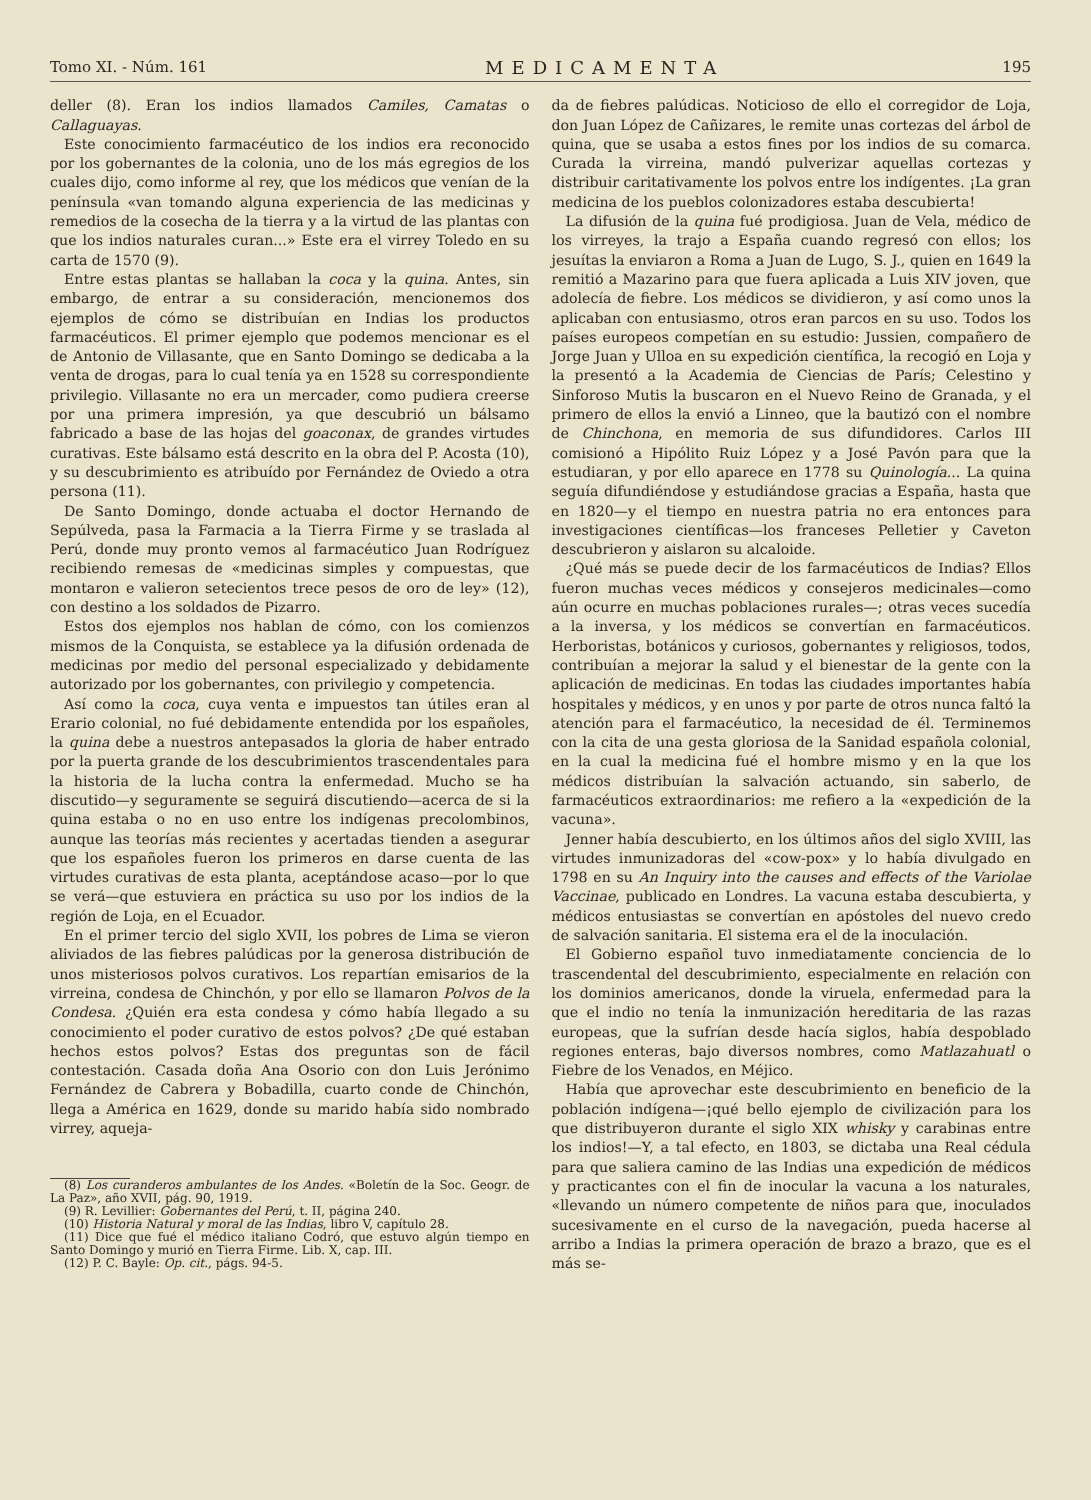Tomo XI. - Núm. 161 MEDICAMENTA 195
deller (8). Eran los indios llamados Camiles, Camatas o Callaguayas.
Este conocimiento farmacéutico de los indios era reconocido por los gobernantes de la colonia, uno de los más egregios de los cuales dijo, como informe al rey, que los médicos que venían de la península «van tomando alguna experiencia de las medicinas y remedios de la cosecha de la tierra y a la virtud de las plantas con que los indios naturales curan...» Este era el virrey Toledo en su carta de 1570 (9).
Entre estas plantas se hallaban la coca y la quina. Antes, sin embargo, de entrar a su consideración, mencionemos dos ejemplos de cómo se distribuían en Indias los productos farmacéuticos. El primer ejemplo que podemos mencionar es el de Antonio de Villasante, que en Santo Domingo se dedicaba a la venta de drogas, para lo cual tenía ya en 1528 su correspondiente privilegio. Villasante no era un mercader, como pudiera creerse por una primera impresión, ya que descubrió un bálsamo fabricado a base de las hojas del goaconax, de grandes virtudes curativas. Este bálsamo está descrito en la obra del P. Acosta (10), y su descubrimiento es atribuído por Fernández de Oviedo a otra persona (11).
De Santo Domingo, donde actuaba el doctor Hernando de Sepúlveda, pasa la Farmacia a la Tierra Firme y se traslada al Perú, donde muy pronto vemos al farmacéutico Juan Rodríguez recibiendo remesas de «medicinas simples y compuestas, que montaron e valieron setecientos trece pesos de oro de ley» (12), con destino a los soldados de Pizarro.
Estos dos ejemplos nos hablan de cómo, con los comienzos mismos de la Conquista, se establece ya la difusión ordenada de medicinas por medio del personal especializado y debidamente autorizado por los gobernantes, con privilegio y competencia.
Así como la coca, cuya venta e impuestos tan útiles eran al Erario colonial, no fué debidamente entendida por los españoles, la quina debe a nuestros antepasados la gloria de haber entrado por la puerta grande de los descubrimientos trascendentales para la historia de la lucha contra la enfermedad. Mucho se ha discutido—y seguramente se seguirá discutiendo—acerca de si la quina estaba o no en uso entre los indígenas precolombinos, aunque las teorías más recientes y acertadas tienden a asegurar que los españoles fueron los primeros en darse cuenta de las virtudes curativas de esta planta, aceptándose acaso—por lo que se verá—que estuviera en práctica su uso por los indios de la región de Loja, en el Ecuador.
En el primer tercio del siglo XVII, los pobres de Lima se vieron aliviados de las fiebres palúdicas por la generosa distribución de unos misteriosos polvos curativos. Los repartían emisarios de la virreina, condesa de Chinchón, y por ello se llamaron Polvos de la Condesa. ¿Quién era esta condesa y cómo había llegado a su conocimiento el poder curativo de estos polvos? ¿De qué estaban hechos estos polvos? Estas dos preguntas son de fácil contestación. Casada doña Ana Osorio con don Luis Jerónimo Fernández de Cabrera y Bobadilla, cuarto conde de Chinchón, llega a América en 1629, donde su marido había sido nombrado virrey, aqueja-
(8) Los curanderos ambulantes de los Andes. «Boletín de la Soc. Geogr. de La Paz», año XVII, pág. 90, 1919.
(9) R. Levillier: Gobernantes del Perú, t. II, página 240.
(10) Historia Natural y moral de las Indias, libro V, capítulo 28.
(11) Dice que fué el médico italiano Codró, que estuvo algún tiempo en Santo Domingo y murió en Tierra Firme. Lib. X, cap. III.
(12) P. C. Bayle: Op. cit., págs. 94-5.
da de fiebres palúdicas. Noticioso de ello el corregidor de Loja, don Juan López de Cañizares, le remite unas cortezas del árbol de quina, que se usaba a estos fines por los indios de su comarca. Curada la virreina, mandó pulverizar aquellas cortezas y distribuir caritativamente los polvos entre los indígentes. ¡La gran medicina de los pueblos colonizadores estaba descubierta!
La difusión de la quina fué prodigiosa. Juan de Vela, médico de los virreyes, la trajo a España cuando regresó con ellos; los jesuítas la enviaron a Roma a Juan de Lugo, S. J., quien en 1649 la remitió a Mazarino para que fuera aplicada a Luis XIV joven, que adolecía de fiebre. Los médicos se dividieron, y así como unos la aplicaban con entusiasmo, otros eran parcos en su uso. Todos los países europeos competían en su estudio: Jussien, compañero de Jorge Juan y Ulloa en su expedición científica, la recogió en Loja y la presentó a la Academia de Ciencias de París; Celestino y Sinforoso Mutis la buscaron en el Nuevo Reino de Granada, y el primero de ellos la envió a Linneo, que la bautizó con el nombre de Chinchona, en memoria de sus difundidores. Carlos III comisionó a Hipólito Ruiz López y a José Pavón para que la estudiaran, y por ello aparece en 1778 su Quinología... La quina seguía difundiéndose y estudiándose gracias a España, hasta que en 1820—y el tiempo en nuestra patria no era entonces para investigaciones científicas—los franceses Pelletier y Caveton descubrieron y aislaron su alcaloide.
¿Qué más se puede decir de los farmacéuticos de Indias? Ellos fueron muchas veces médicos y consejeros medicinales—como aún ocurre en muchas poblaciones rurales—; otras veces sucedía a la inversa, y los médicos se convertían en farmacéuticos. Herboristas, botánicos y curiosos, gobernantes y religiosos, todos, contribuían a mejorar la salud y el bienestar de la gente con la aplicación de medicinas. En todas las ciudades importantes había hospitales y médicos, y en unos y por parte de otros nunca faltó la atención para el farmacéutico, la necesidad de él. Terminemos con la cita de una gesta gloriosa de la Sanidad española colonial, en la cual la medicina fué el hombre mismo y en la que los médicos distribuían la salvación actuando, sin saberlo, de farmacéuticos extraordinarios: me refiero a la «expedición de la vacuna».
Jenner había descubierto, en los últimos años del siglo XVIII, las virtudes inmunizadoras del «cow-pox» y lo había divulgado en 1798 en su An Inquiry into the causes and effects of the Variolae Vaccinae, publicado en Londres. La vacuna estaba descubierta, y médicos entusiastas se convertían en apóstoles del nuevo credo de salvación sanitaria. El sistema era el de la inoculación.
El Gobierno español tuvo inmediatamente conciencia de lo trascendental del descubrimiento, especialmente en relación con los dominios americanos, donde la viruela, enfermedad para la que el indio no tenía la inmunización hereditaria de las razas europeas, que la sufrían desde hacía siglos, había despoblado regiones enteras, bajo diversos nombres, como Matlazahuatl o Fiebre de los Venados, en Méjico.
Había que aprovechar este descubrimiento en beneficio de la población indígena—¡qué bello ejemplo de civilización para los que distribuyeron durante el siglo XIX whisky y carabinas entre los indios!—Y, a tal efecto, en 1803, se dictaba una Real cédula para que saliera camino de las Indias una expedición de médicos y practicantes con el fin de inocular la vacuna a los naturales, «llevando un número competente de niños para que, inoculados sucesivamente en el curso de la navegación, pueda hacerse al arribo a Indias la primera operación de brazo a brazo, que es el más se-